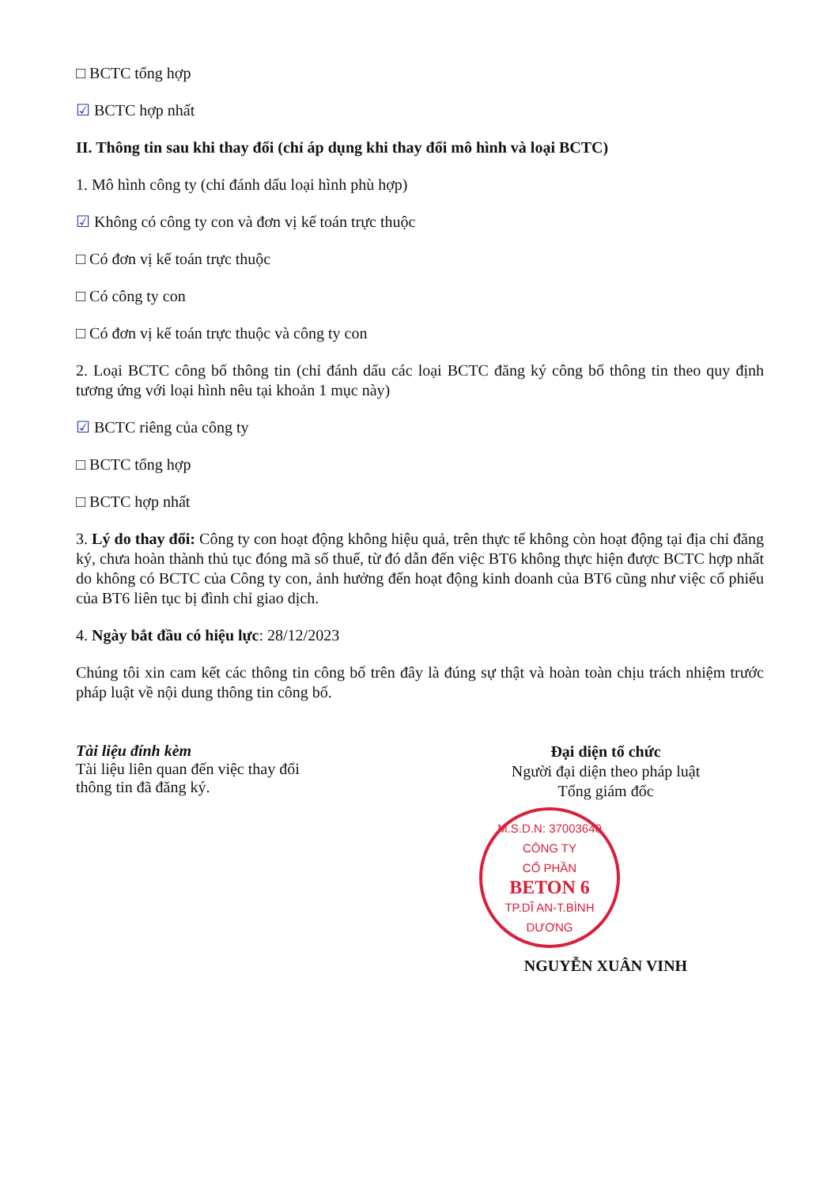□ BCTC tổng hợp
☑ BCTC hợp nhất
II. Thông tin sau khi thay đổi (chỉ áp dụng khi thay đổi mô hình và loại BCTC)
1. Mô hình công ty (chỉ đánh dấu loại hình phù hợp)
☑ Không có công ty con và đơn vị kế toán trực thuộc
□ Có đơn vị kế toán trực thuộc
□ Có công ty con
□ Có đơn vị kế toán trực thuộc và công ty con
2. Loại BCTC công bố thông tin (chỉ đánh dấu các loại BCTC đăng ký công bố thông tin theo quy định tương ứng với loại hình nêu tại khoản 1 mục này)
☑ BCTC riêng của công ty
□ BCTC tổng hợp
□ BCTC hợp nhất
3. Lý do thay đổi: Công ty con hoạt động không hiệu quả, trên thực tế không còn hoạt động tại địa chỉ đăng ký, chưa hoàn thành thủ tục đóng mã số thuế, từ đó dẫn đến việc BT6 không thực hiện được BCTC hợp nhất do không có BCTC của Công ty con, ảnh hưởng đến hoạt động kinh doanh của BT6 cũng như việc cổ phiếu của BT6 liên tục bị đình chỉ giao dịch.
4. Ngày bắt đầu có hiệu lực: 28/12/2023
Chúng tôi xin cam kết các thông tin công bố trên đây là đúng sự thật và hoàn toàn chịu trách nhiệm trước pháp luật về nội dung thông tin công bố.
Tài liệu đính kèm
Tài liệu liên quan đến việc thay đổi thông tin đã đăng ký.
Đại diện tổ chức
Người đại diện theo pháp luật
Tổng giám đốc
M.S.D.N: 37003640
CÔNG TY
CỔ PHẦN
BETON 6
TP.DĨ AN-T.BÌNH DƯƠNG
NGUYỄN XUÂN VINH